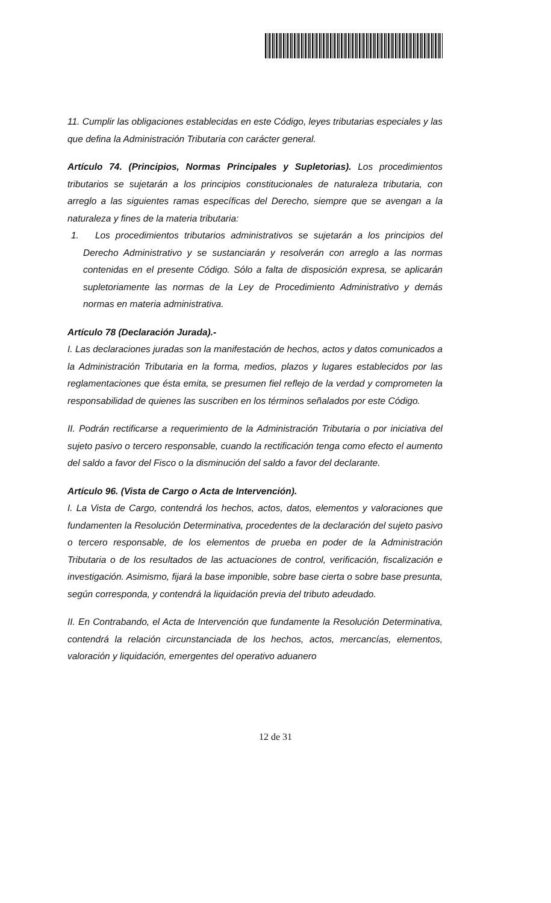11. Cumplir las obligaciones establecidas en este Código, leyes tributarias especiales y las que defina la Administración Tributaria con carácter general.
Artículo 74. (Principios, Normas Principales y Supletorias). Los procedimientos tributarios se sujetarán a los principios constitucionales de naturaleza tributaria, con arreglo a las siguientes ramas específicas del Derecho, siempre que se avengan a la naturaleza y fines de la materia tributaria:
1. Los procedimientos tributarios administrativos se sujetarán a los principios del Derecho Administrativo y se sustanciarán y resolverán con arreglo a las normas contenidas en el presente Código. Sólo a falta de disposición expresa, se aplicarán supletoriamente las normas de la Ley de Procedimiento Administrativo y demás normas en materia administrativa.
Artículo 78 (Declaración Jurada).-
I. Las declaraciones juradas son la manifestación de hechos, actos y datos comunicados a la Administración Tributaria en la forma, medios, plazos y lugares establecidos por las reglamentaciones que ésta emita, se presumen fiel reflejo de la verdad y comprometen la responsabilidad de quienes las suscriben en los términos señalados por este Código.
II. Podrán rectificarse a requerimiento de la Administración Tributaria o por iniciativa del sujeto pasivo o tercero responsable, cuando la rectificación tenga como efecto el aumento del saldo a favor del Fisco o la disminución del saldo a favor del declarante.
Artículo 96. (Vista de Cargo o Acta de Intervención).
I. La Vista de Cargo, contendrá los hechos, actos, datos, elementos y valoraciones que fundamenten la Resolución Determinativa, procedentes de la declaración del sujeto pasivo o tercero responsable, de los elementos de prueba en poder de la Administración Tributaria o de los resultados de las actuaciones de control, verificación, fiscalización e investigación. Asimismo, fijará la base imponible, sobre base cierta o sobre base presunta, según corresponda, y contendrá la liquidación previa del tributo adeudado.
II. En Contrabando, el Acta de Intervención que fundamente la Resolución Determinativa, contendrá la relación circunstanciada de los hechos, actos, mercancías, elementos, valoración y liquidación, emergentes del operativo aduanero
12 de 31